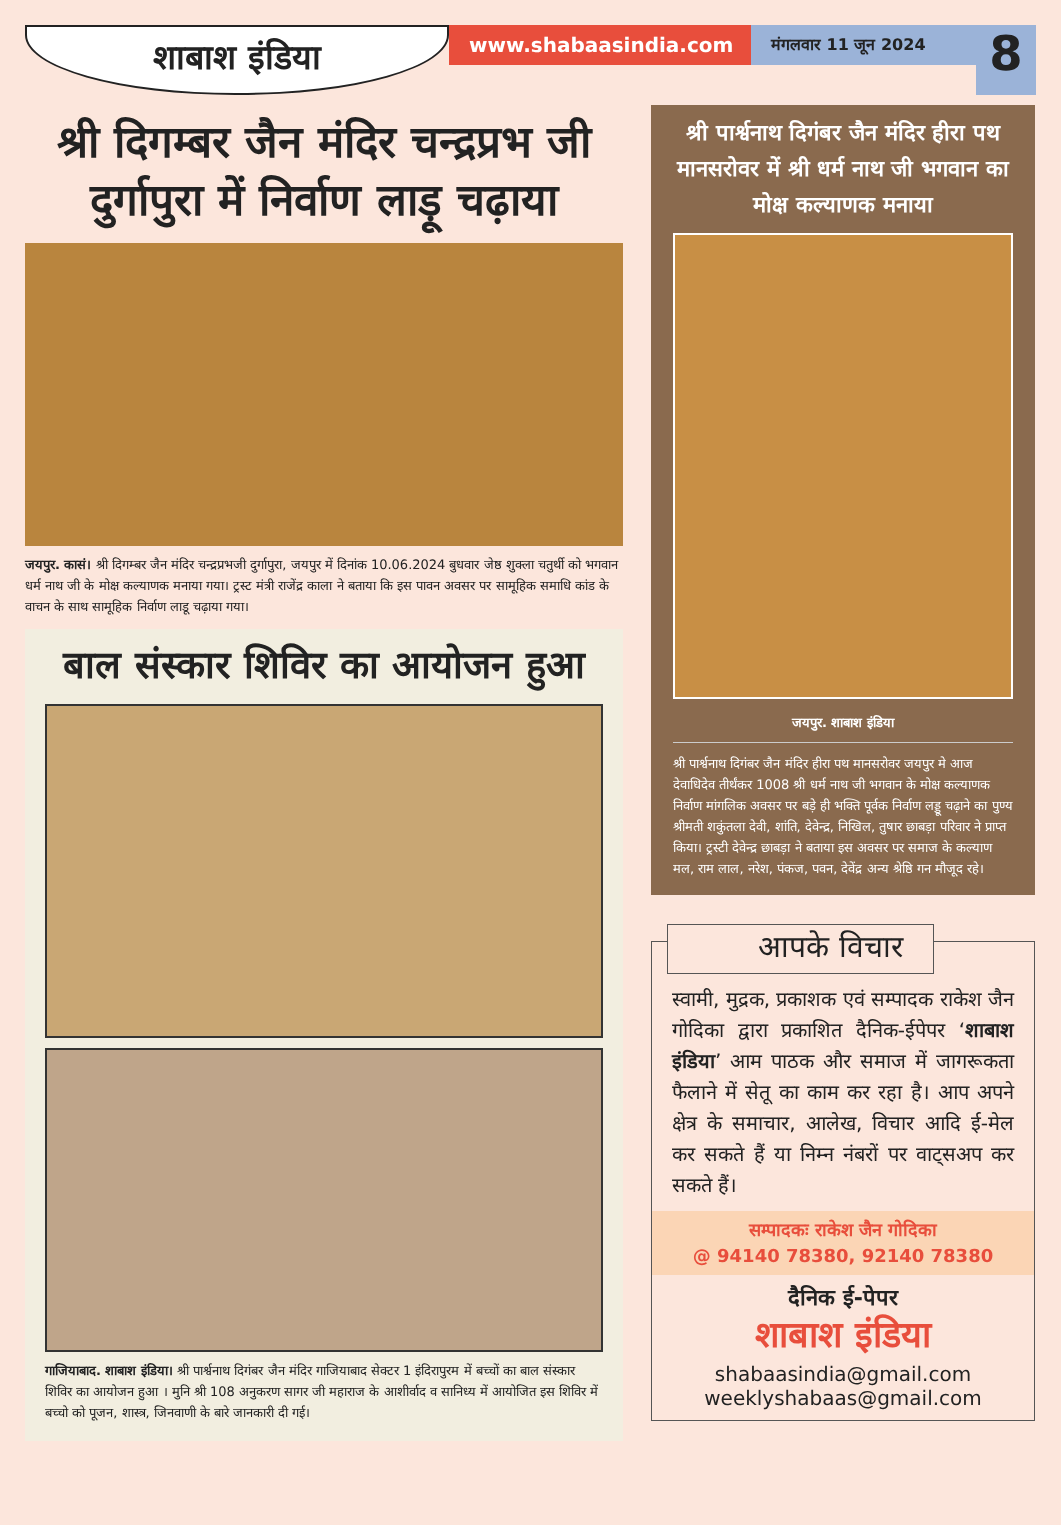शाबाश इंडिया
www.shabaasindia.com
मंगलवार 11 जून 2024
8
श्री दिगम्बर जैन मंदिर चन्द्रप्रभ जी दुर्गापुरा में निर्वाण लाड़ू चढ़ाया
जयपुर. कासं। श्री दिगम्बर जैन मंदिर चन्द्रप्रभजी दुर्गापुरा, जयपुर में दिनांक 10.06.2024 बुधवार जेष्ठ शुक्ला चतुर्थी को भगवान धर्म नाथ जी के मोक्ष कल्याणक मनाया गया। ट्रस्ट मंत्री राजेंद्र काला ने बताया कि इस पावन अवसर पर सामूहिक समाधि कांड के वाचन के साथ सामूहिक निर्वाण लाडू चढ़ाया गया।
बाल संस्कार शिविर का आयोजन हुआ
गाजियाबाद. शाबाश इंडिया। श्री पार्श्वनाथ दिगंबर जैन मंदिर गाजियाबाद सेक्टर 1 इंदिरापुरम में बच्चों का बाल संस्कार शिविर का आयोजन हुआ । मुनि श्री 108 अनुकरण सागर जी महाराज के आशीर्वाद व सानिध्य में आयोजित इस शिविर में बच्चो को पूजन, शास्त्र, जिनवाणी के बारे जानकारी दी गई।
श्री पार्श्वनाथ दिगंबर जैन मंदिर हीरा पथ मानसरोवर में श्री धर्म नाथ जी भगवान का मोक्ष कल्याणक मनाया
जयपुर. शाबाश इंडिया
श्री पार्श्वनाथ दिगंबर जैन मंदिर हीरा पथ मानसरोवर जयपुर मे आज देवाधिदेव तीर्थंकर 1008 श्री धर्म नाथ जी भगवान के मोक्ष कल्याणक निर्वाण मांगलिक अवसर पर बड़े ही भक्ति पूर्वक निर्वाण लड्डू चढ़ाने का पुण्य श्रीमती शकुंतला देवी, शांति, देवेन्द्र, निखिल, तुषार छाबड़ा परिवार ने प्राप्त किया। ट्रस्टी देवेन्द्र छाबड़ा ने बताया इस अवसर पर समाज के कल्याण मल, राम लाल, नरेश, पंकज, पवन, देवेंद्र अन्य श्रेष्ठि गन मौजूद रहे।
आपके विचार
स्वामी, मुद्रक, प्रकाशक एवं सम्पादक राकेश जैन गोदिका द्वारा प्रकाशित दैनिक-ईपेपर ‘शाबाश इंडिया’ आम पाठक और समाज में जागरूकता फैलाने में सेतू का काम कर रहा है। आप अपने क्षेत्र के समाचार, आलेख, विचार आदि ई-मेल कर सकते हैं या निम्न नंबरों पर वाट्सअप कर सकते हैं।
सम्पादकः राकेश जैन गोदिका
@ 94140 78380, 92140 78380
दैनिक ई-पेपर
शाबाश इंडिया
shabaasindia@gmail.com
weeklyshabaas@gmail.com